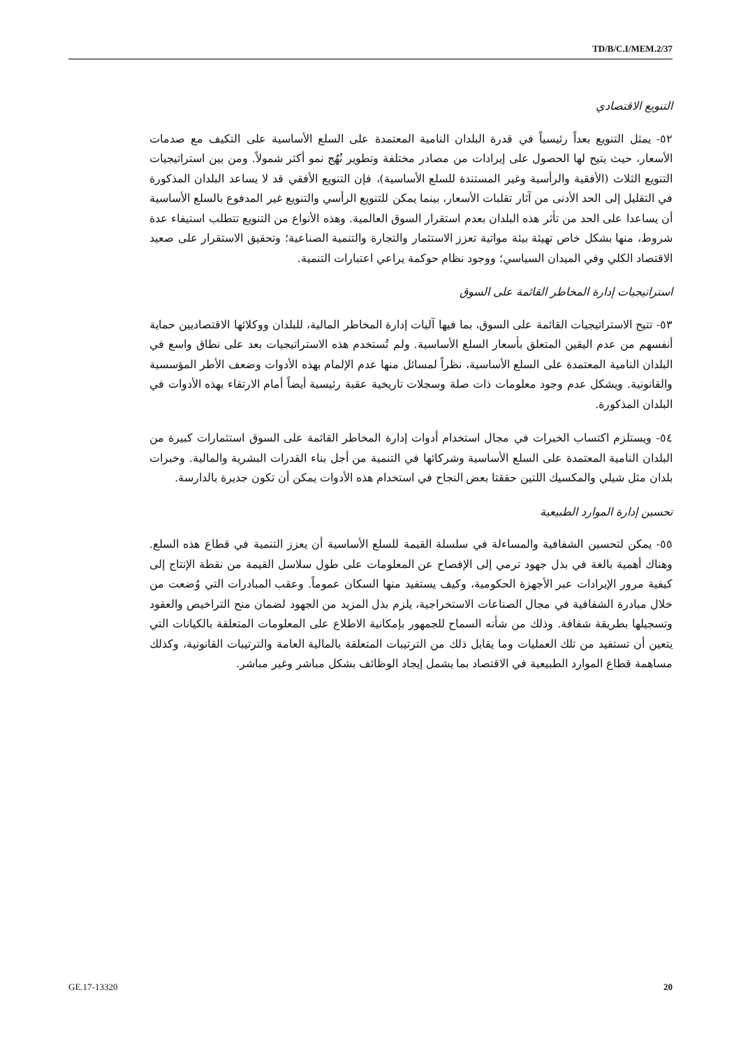TD/B/C.I/MEM.2/37
التنويع الاقتصادي
٥٢- يمثل التنويع بعداً رئيسياً في قدرة البلدان النامية المعتمدة على السلع الأساسية على التكيف مع صدمات الأسعار، حيث يتيح لها الحصول على إيرادات من مصادر مختلفة وتطوير نُهُج نمو أكثر شمولاً. ومن بين استراتيجيات التنويع الثلاث (الأفقية والرأسية وغير المستندة للسلع الأساسية)، فإن التنويع الأفقي قد لا يساعد البلدان المذكورة في التقليل إلى الحد الأدنى من آثار تقلبات الأسعار، بينما يمكن للتنويع الرأسي والتنويع غير المدفوع بالسلع الأساسية أن يساعدا على الحد من تأثر هذه البلدان بعدم استقرار السوق العالمية. وهذه الأنواع من التنويع تتطلب استيفاء عدة شروط، منها بشكل خاص تهيئة بيئة مواتية تعزز الاستثمار والتجارة والتنمية الصناعية؛ وتحقيق الاستقرار على صعيد الاقتصاد الكلي وفي الميدان السياسي؛ ووجود نظام حوكمة يراعي اعتبارات التنمية.
استراتيجيات إدارة المخاطر القائمة على السوق
٥٣- تتيح الاستراتيجيات القائمة على السوق، بما فيها آليات إدارة المخاطر المالية، للبلدان ووكلائها الاقتصاديين حماية أنفسهم من عدم اليقين المتعلق بأسعار السلع الأساسية. ولم تُستخدم هذه الاستراتيجيات بعد على نطاق واسع في البلدان النامية المعتمدة على السلع الأساسية، نظراً لمسائل منها عدم الإلمام بهذه الأدوات وضعف الأطر المؤسسية والقانونية. ويشكل عدم وجود معلومات ذات صلة وسجلات تاريخية عقبة رئيسية أيضاً أمام الارتقاء بهذه الأدوات في البلدان المذكورة.
٥٤- ويستلزم اكتساب الخبرات في مجال استخدام أدوات إدارة المخاطر القائمة على السوق استثمارات كبيرة من البلدان النامية المعتمدة على السلع الأساسية وشركائها في التنمية من أجل بناء القدرات البشرية والمالية. وخبرات بلدان مثل شيلي والمكسيك اللتين حققتا بعض النجاح في استخدام هذه الأدوات يمكن أن تكون جديرة بالدارسة.
تحسين إدارة الموارد الطبيعية
٥٥- يمكن لتحسين الشفافية والمساءلة في سلسلة القيمة للسلع الأساسية أن يعزز التنمية في قطاع هذه السلع. وهناك أهمية بالغة في بذل جهود ترمي إلى الإفصاح عن المعلومات على طول سلاسل القيمة من نقطة الإنتاج إلى كيفية مرور الإيرادات عبر الأجهزة الحكومية، وكيف يستفيد منها السكان عموماً. وعقب المبادرات التي وُضعت من خلال مبادرة الشفافية في مجال الصناعات الاستخراجية، يلزم بذل المزيد من الجهود لضمان منح التراخيص والعقود وتسجيلها بطريقة شفافة. وذلك من شأنه السماح للجمهور بإمكانية الاطلاع على المعلومات المتعلقة بالكيانات التي يتعين أن تستفيد من تلك العمليات وما يقابل ذلك من الترتيبات المتعلقة بالمالية العامة والترتيبات القانونية، وكذلك مساهمة قطاع الموارد الطبيعية في الاقتصاد بما يشمل إيجاد الوظائف بشكل مباشر وغير مباشر.
GE.17-13320 20